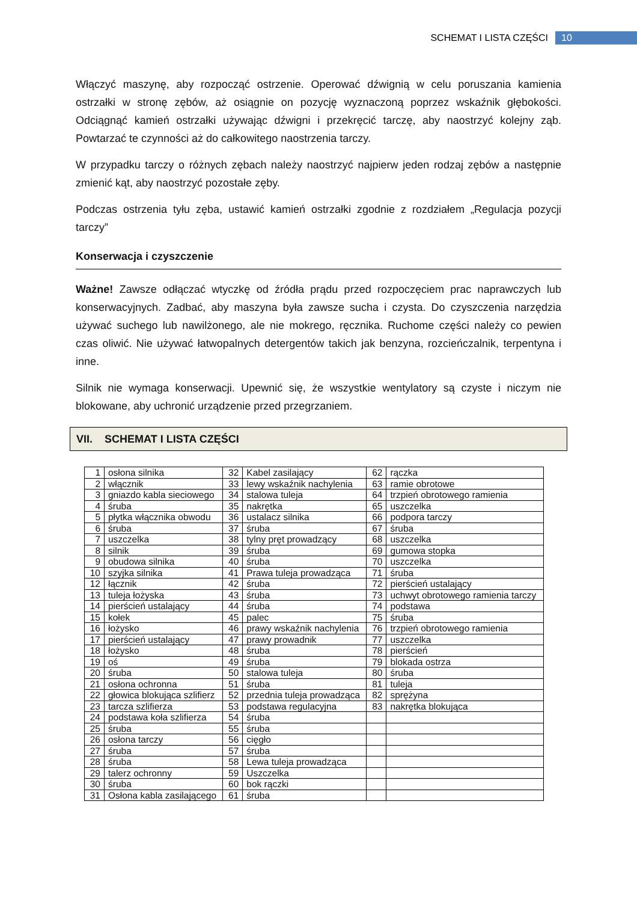SCHEMAT I LISTA CZĘŚCI 10
Włączyć maszynę, aby rozpocząć ostrzenie. Operować dźwignią w celu poruszania kamienia ostrzałki w stronę zębów, aż osiągnie on pozycję wyznaczoną poprzez wskaźnik głębokości. Odciągnąć kamień ostrzałki używając dźwigni i przekręcić tarczę, aby naostrzyć kolejny ząb. Powtarzać te czynności aż do całkowitego naostrzenia tarczy.
W przypadku tarczy o różnych zębach należy naostrzyć najpierw jeden rodzaj zębów a następnie zmienić kąt, aby naostrzyć pozostałe zęby.
Podczas ostrzenia tyłu zęba, ustawić kamień ostrzałki zgodnie z rozdziałem „Regulacja pozycji tarczy”
Konserwacja i czyszczenie
Ważne! Zawsze odłączać wtyczkę od źródła prądu przed rozpoczęciem prac naprawczych lub konserwacyjnych. Zadbać, aby maszyna była zawsze sucha i czysta. Do czyszczenia narzędzia używać suchego lub nawilżonego, ale nie mokrego, ręcznika. Ruchome części należy co pewien czas oliwić. Nie używać łatwopalnych detergentów takich jak benzyna, rozcieńczalnik, terpentyna i inne.
Silnik nie wymaga konserwacji. Upewnić się, że wszystkie wentylatory są czyste i niczym nie blokowane, aby uchronić urządzenie przed przegrzaniem.
VII. SCHEMAT I LISTA CZĘŚCI
| 1 | osłona silnika | 32 | Kabel zasilający | 62 | rączka |
| 2 | włącznik | 33 | lewy wskaźnik nachylenia | 63 | ramie obrotowe |
| 3 | gniazdo kabla sieciowego | 34 | stalowa tuleja | 64 | trzpień obrotowego ramienia |
| 4 | śruba | 35 | nakrętka | 65 | uszczelka |
| 5 | płytka włącznika obwodu | 36 | ustalacz silnika | 66 | podpora tarczy |
| 6 | śruba | 37 | śruba | 67 | śruba |
| 7 | uszczelka | 38 | tylny pręt prowadzący | 68 | uszczelka |
| 8 | silnik | 39 | śruba | 69 | gumowa stopka |
| 9 | obudowa silnika | 40 | śruba | 70 | uszczelka |
| 10 | szyjka silnika | 41 | Prawa tuleja prowadząca | 71 | śruba |
| 12 | łącznik | 42 | śruba | 72 | pierścień ustalający |
| 13 | tuleja łożyska | 43 | śruba | 73 | uchwyt obrotowego ramienia tarczy |
| 14 | pierścień ustalający | 44 | śruba | 74 | podstawa |
| 15 | kołek | 45 | palec | 75 | śruba |
| 16 | łożysko | 46 | prawy wskaźnik nachylenia | 76 | trzpień obrotowego ramienia |
| 17 | pierścień ustalający | 47 | prawy prowadnik | 77 | uszczelka |
| 18 | łożysko | 48 | śruba | 78 | pierścień |
| 19 | oś | 49 | śruba | 79 | blokada ostrza |
| 20 | śruba | 50 | stalowa tuleja | 80 | śruba |
| 21 | osłona ochronna | 51 | śruba | 81 | tuleja |
| 22 | głowica blokująca szlifierz | 52 | przednia tuleja prowadząca | 82 | sprężyna |
| 23 | tarcza szlifierza | 53 | podstawa regulacyjna | 83 | nakrętka blokująca |
| 24 | podstawa koła szlifierza | 54 | śruba | | |
| 25 | śruba | 55 | śruba | | |
| 26 | osłona tarczy | 56 | cięgło | | |
| 27 | śruba | 57 | śruba | | |
| 28 | śruba | 58 | Lewa tuleja prowadząca | | |
| 29 | talerz ochronny | 59 | Uszczelka | | |
| 30 | śruba | 60 | bok rączki | | |
| 31 | Osłona kabla zasilającego | 61 | śruba | | |